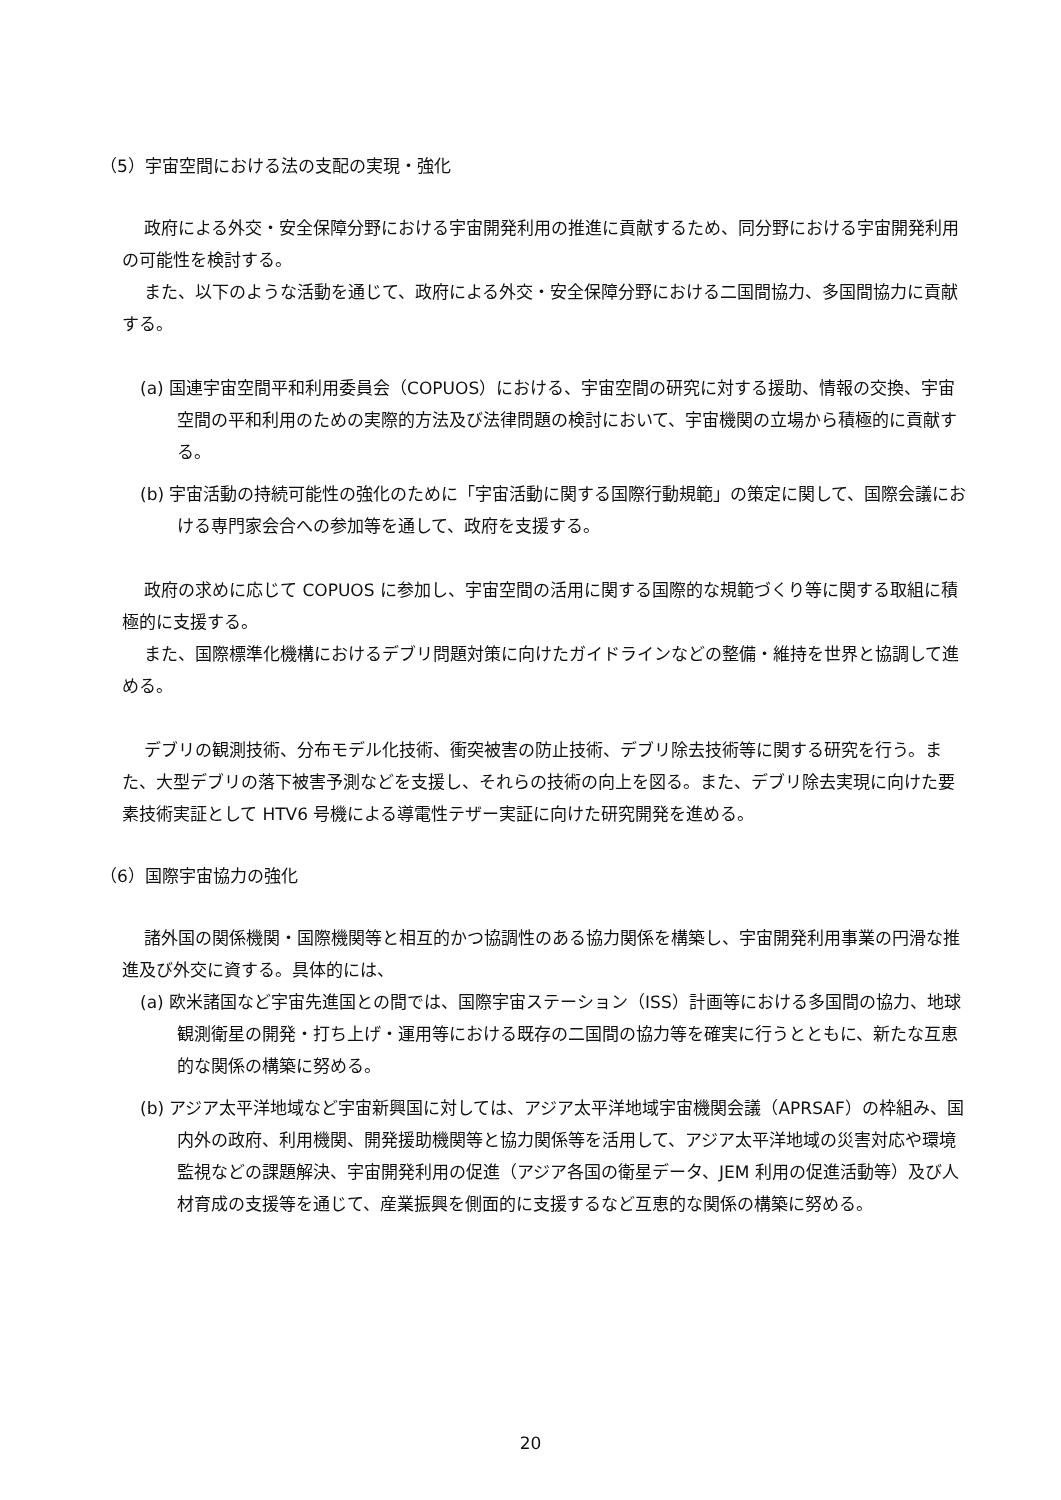（5）宇宙空間における法の支配の実現・強化
政府による外交・安全保障分野における宇宙開発利用の推進に貢献するため、同分野における宇宙開発利用の可能性を検討する。
また、以下のような活動を通じて、政府による外交・安全保障分野における二国間協力、多国間協力に貢献する。
(a) 国連宇宙空間平和利用委員会（COPUOS）における、宇宙空間の研究に対する援助、情報の交換、宇宙空間の平和利用のための実際的方法及び法律問題の検討において、宇宙機関の立場から積極的に貢献する。
(b) 宇宙活動の持続可能性の強化のために「宇宙活動に関する国際行動規範」の策定に関して、国際会議における専門家会合への参加等を通して、政府を支援する。
政府の求めに応じて COPUOS に参加し、宇宙空間の活用に関する国際的な規範づくり等に関する取組に積極的に支援する。
また、国際標準化機構におけるデブリ問題対策に向けたガイドラインなどの整備・維持を世界と協調して進める。
デブリの観測技術、分布モデル化技術、衝突被害の防止技術、デブリ除去技術等に関する研究を行う。また、大型デブリの落下被害予測などを支援し、それらの技術の向上を図る。また、デブリ除去実現に向けた要素技術実証として HTV6 号機による導電性テザー実証に向けた研究開発を進める。
（6）国際宇宙協力の強化
諸外国の関係機関・国際機関等と相互的かつ協調性のある協力関係を構築し、宇宙開発利用事業の円滑な推進及び外交に資する。具体的には、
(a) 欧米諸国など宇宙先進国との間では、国際宇宙ステーション（ISS）計画等における多国間の協力、地球観測衛星の開発・打ち上げ・運用等における既存の二国間の協力等を確実に行うとともに、新たな互恵的な関係の構築に努める。
(b) アジア太平洋地域など宇宙新興国に対しては、アジア太平洋地域宇宙機関会議（APRSAF）の枠組み、国内外の政府、利用機関、開発援助機関等と協力関係等を活用して、アジア太平洋地域の災害対応や環境監視などの課題解決、宇宙開発利用の促進（アジア各国の衛星データ、JEM 利用の促進活動等）及び人材育成の支援等を通じて、産業振興を側面的に支援するなど互恵的な関係の構築に努める。
20